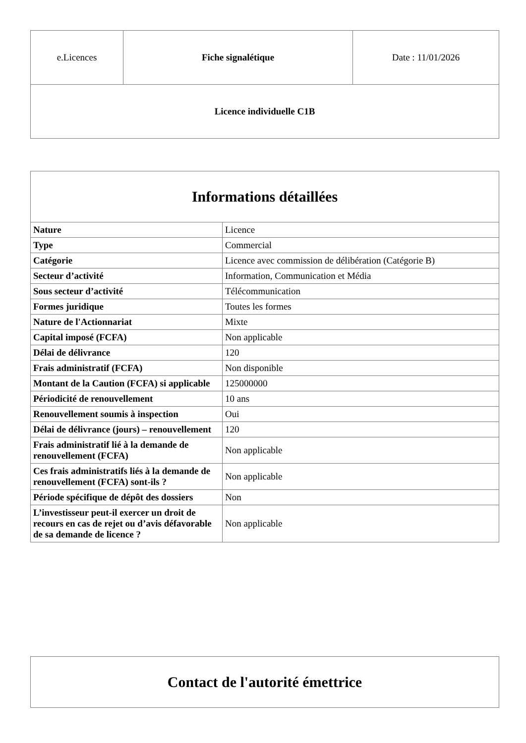| e.Licences | Fiche signalétique | Date : 11/01/2026 |
| Licence individuelle C1B | | |
| Informations détaillées | |
| --- | --- |
| Nature | Licence |
| Type | Commercial |
| Catégorie | Licence avec commission de délibération (Catégorie B) |
| Secteur d’activité | Information, Communication et Média |
| Sous secteur d’activité | Télécommunication |
| Formes juridique | Toutes les formes |
| Nature de l'Actionnariat | Mixte |
| Capital imposé (FCFA) | Non applicable |
| Délai de délivrance | 120 |
| Frais administratif (FCFA) | Non disponible |
| Montant de la Caution (FCFA) si applicable | 125000000 |
| Périodicité de renouvellement | 10 ans |
| Renouvellement soumis à inspection | Oui |
| Délai de délivrance (jours) – renouvellement | 120 |
| Frais administratif lié à la demande de renouvellement (FCFA) | Non applicable |
| Ces frais administratifs liés à la demande de renouvellement (FCFA) sont-ils ? | Non applicable |
| Période spécifique de dépôt des dossiers | Non |
| L’investisseur peut-il exercer un droit de recours en cas de rejet ou d’avis défavorable de sa demande de licence ? | Non applicable |
| Contact de l'autorité émettrice |